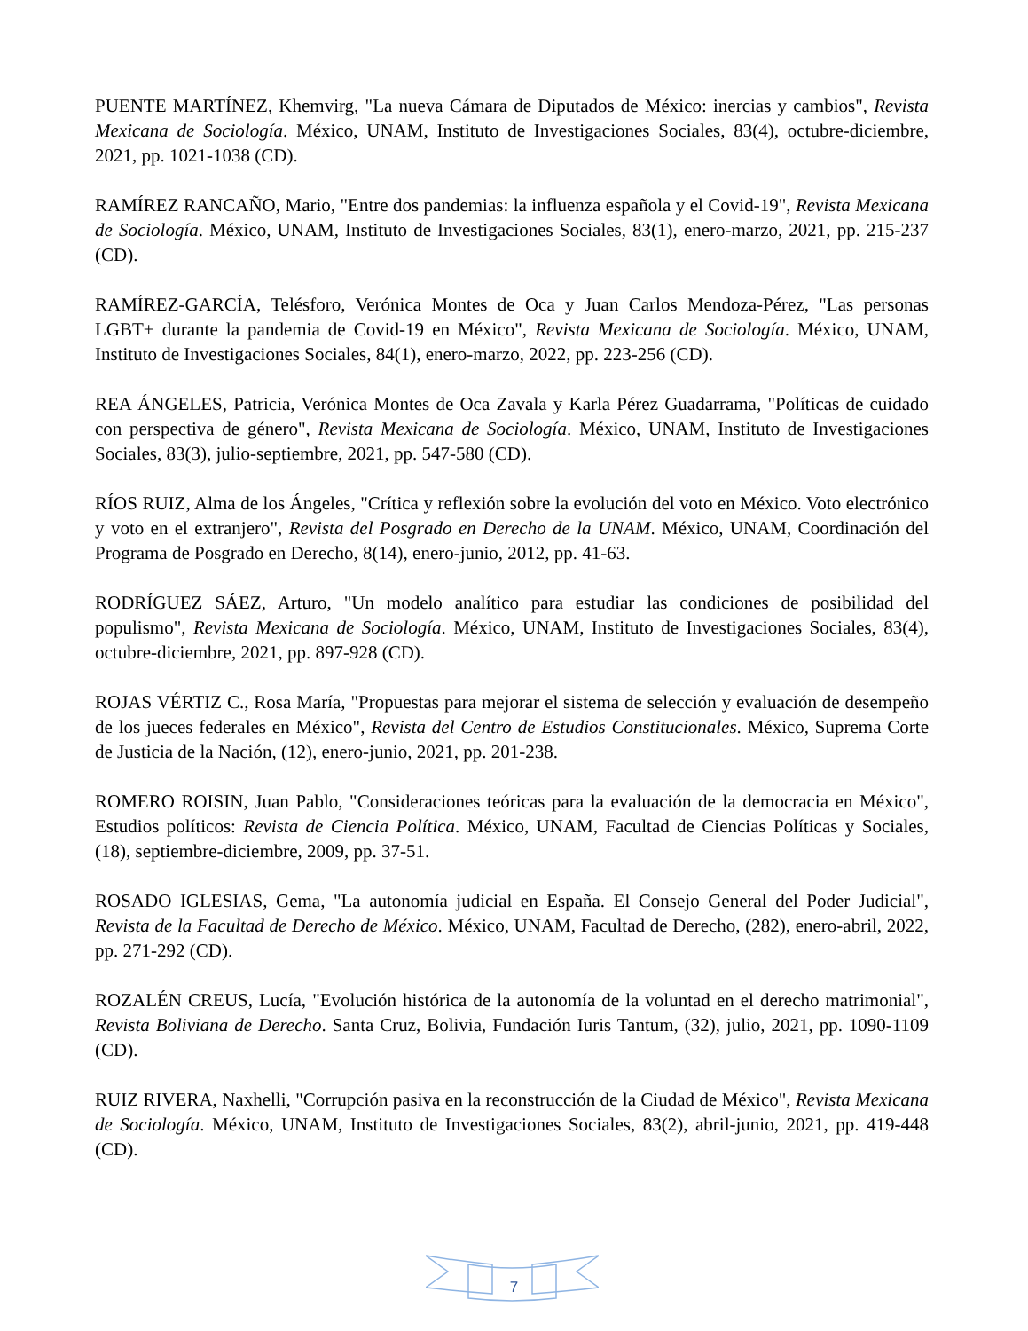PUENTE MARTÍNEZ, Khemvirg, "La nueva Cámara de Diputados de México: inercias y cambios", Revista Mexicana de Sociología. México, UNAM, Instituto de Investigaciones Sociales, 83(4), octubre-diciembre, 2021, pp. 1021-1038 (CD).
RAMÍREZ RANCAÑO, Mario, "Entre dos pandemias: la influenza española y el Covid-19", Revista Mexicana de Sociología. México, UNAM, Instituto de Investigaciones Sociales, 83(1), enero-marzo, 2021, pp. 215-237 (CD).
RAMÍREZ-GARCÍA, Telésforo, Verónica Montes de Oca y Juan Carlos Mendoza-Pérez, "Las personas LGBT+ durante la pandemia de Covid-19 en México", Revista Mexicana de Sociología. México, UNAM, Instituto de Investigaciones Sociales, 84(1), enero-marzo, 2022, pp. 223-256 (CD).
REA ÁNGELES, Patricia, Verónica Montes de Oca Zavala y Karla Pérez Guadarrama, "Políticas de cuidado con perspectiva de género", Revista Mexicana de Sociología. México, UNAM, Instituto de Investigaciones Sociales, 83(3), julio-septiembre, 2021, pp. 547-580 (CD).
RÍOS RUIZ, Alma de los Ángeles, "Crítica y reflexión sobre la evolución del voto en México. Voto electrónico y voto en el extranjero", Revista del Posgrado en Derecho de la UNAM. México, UNAM, Coordinación del Programa de Posgrado en Derecho, 8(14), enero-junio, 2012, pp. 41-63.
RODRÍGUEZ SÁEZ, Arturo, "Un modelo analítico para estudiar las condiciones de posibilidad del populismo", Revista Mexicana de Sociología. México, UNAM, Instituto de Investigaciones Sociales, 83(4), octubre-diciembre, 2021, pp. 897-928 (CD).
ROJAS VÉRTIZ C., Rosa María, "Propuestas para mejorar el sistema de selección y evaluación de desempeño de los jueces federales en México", Revista del Centro de Estudios Constitucionales. México, Suprema Corte de Justicia de la Nación, (12), enero-junio, 2021, pp. 201-238.
ROMERO ROISIN, Juan Pablo, "Consideraciones teóricas para la evaluación de la democracia en México", Estudios políticos: Revista de Ciencia Política. México, UNAM, Facultad de Ciencias Políticas y Sociales, (18), septiembre-diciembre, 2009, pp. 37-51.
ROSADO IGLESIAS, Gema, "La autonomía judicial en España. El Consejo General del Poder Judicial", Revista de la Facultad de Derecho de México. México, UNAM, Facultad de Derecho, (282), enero-abril, 2022, pp. 271-292 (CD).
ROZALÉN CREUS, Lucía, "Evolución histórica de la autonomía de la voluntad en el derecho matrimonial", Revista Boliviana de Derecho. Santa Cruz, Bolivia, Fundación Iuris Tantum, (32), julio, 2021, pp. 1090-1109 (CD).
RUIZ RIVERA, Naxhelli, "Corrupción pasiva en la reconstrucción de la Ciudad de México", Revista Mexicana de Sociología. México, UNAM, Instituto de Investigaciones Sociales, 83(2), abril-junio, 2021, pp. 419-448 (CD).
7